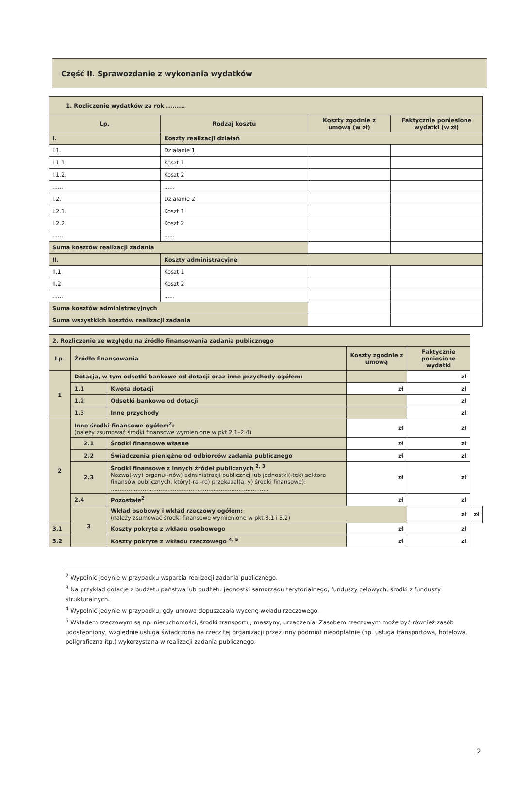Część II. Sprawozdanie z wykonania wydatków
| 1. Rozliczenie wydatków za rok ......... | | | |
| Lp. | Rodzaj kosztu | Koszty zgodnie z umową (w zł) | Faktycznie poniesione wydatki (w zł) |
| I. | Koszty realizacji działań | | |
| I.1. | Działanie 1 | | |
| I.1.1. | Koszt 1 | | |
| I.1.2. | Koszt 2 | | |
| ...... | ...... | | |
| I.2. | Działanie 2 | | |
| I.2.1. | Koszt 1 | | |
| I.2.2. | Koszt 2 | | |
| ...... | ...... | | |
| Suma kosztów realizacji zadania | | | |
| II. | Koszty administracyjne | | |
| II.1. | Koszt 1 | | |
| II.2. | Koszt 2 | | |
| ...... | ...... | | |
| Suma kosztów administracyjnych | | | |
| Suma wszystkich kosztów realizacji zadania | | | |
| 2. Rozliczenie ze względu na źródło finansowania zadania publicznego | | | | | |
| Lp. | Źródło finansowania | | Koszty zgodnie z umową | Faktycznie poniesione wydatki | |
| 1 | Dotacja, w tym odsetki bankowe od dotacji oraz inne przychody ogółem: | | | zł | |
| | 1.1 | Kwota dotacji | zł | zł | |
| | 1.2 | Odsetki bankowe od dotacji | | zł | |
| | 1.3 | Inne przychody | | zł | |
| 2 | Inne środki finansowe ogółem<sup>2</sup>: (należy zsumować środki finansowe wymienione w pkt 2.1–2.4) | | zł | zł | |
| | 2.1 | Środki finansowe własne | zł | zł | |
| | 2.2 | Świadczenia pieniężne od odbiorców zadania publicznego | zł | zł | |
| | 2.3 | Środki finansowe z innych źródeł publicznych <sup>2, 3</sup> Nazwa(-wy) organu(-nów) administracji publicznej lub jednostki(-tek) sektora finansów publicznych, który(-ra,-re) przekazał(a, y) środki finansowe): ......................................................................................... | zł | zł | |
| | 2.4 | Pozostałe<sup>2</sup> | zł | zł | |
| | 3 | Wkład osobowy i wkład rzeczowy ogółem: (należy zsumować środki finansowe wymienione w pkt 3.1 i 3.2) | | zł | zł |
| 3.1 | | Koszty pokryte z wkładu osobowego | zł | zł | |
| 3.2 | | Koszty pokryte z wkładu rzeczowego <sup>4, 5</sup> | zł | zł | |
<sup>2</sup> Wypełnić jedynie w przypadku wsparcia realizacji zadania publicznego.
<sup>3</sup> Na przykład dotacje z budżetu państwa lub budżetu jednostki samorządu terytorialnego, funduszy celowych, środki z funduszy strukturalnych.
<sup>4</sup> Wypełnić jedynie w przypadku, gdy umowa dopuszczała wycenę wkładu rzeczowego.
<sup>5</sup> Wkładem rzeczowym są np. nieruchomości, środki transportu, maszyny, urządzenia. Zasobem rzeczowym może być również zasób udostępniony, względnie usługa świadczona na rzecz tej organizacji przez inny podmiot nieodpłatnie (np. usługa transportowa, hotelowa, poligraficzna itp.) wykorzystana w realizacji zadania publicznego.
2